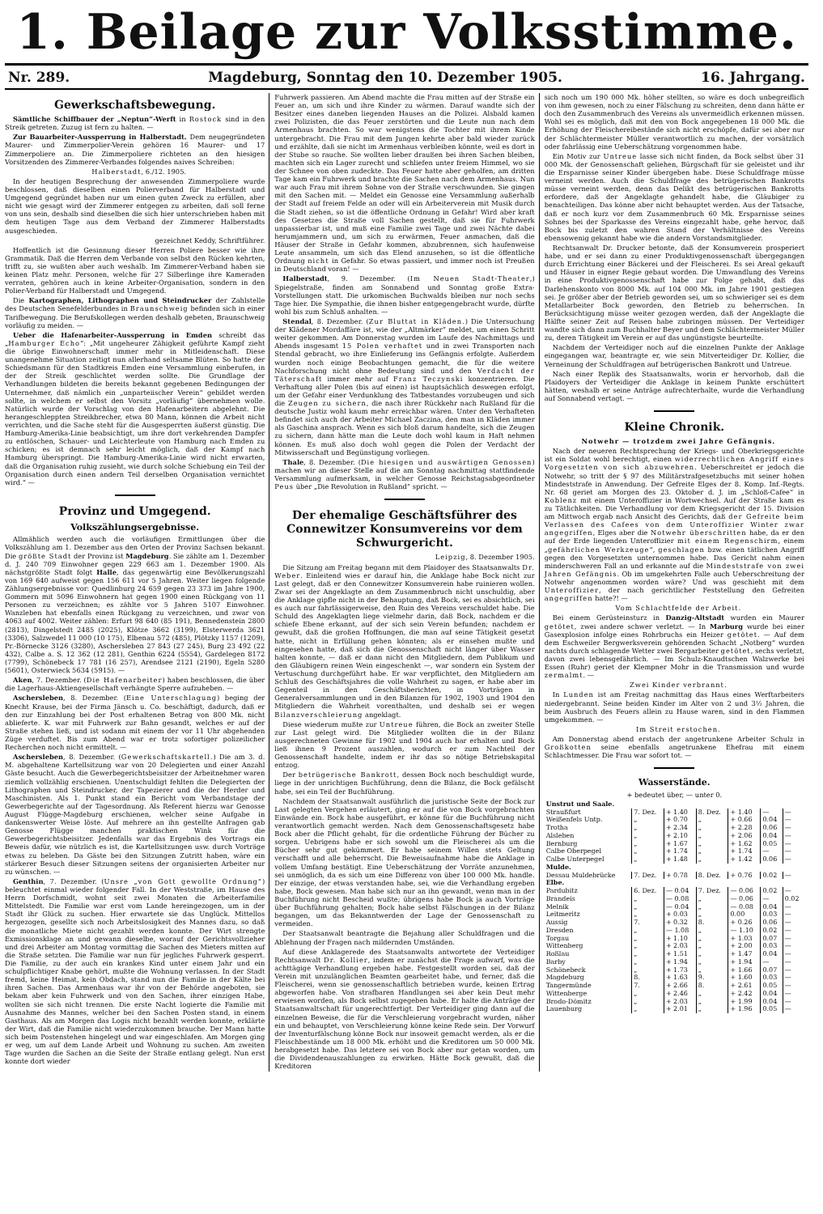1. Beilage zur Volksstimme.
Nr. 289. Magdeburg, Sonntag den 10. Dezember 1905. 16. Jahrgang.
Gewerkschaftsbewegung.
Sämtliche Schiffbauer der „Neptun“-Werft in Rostock sind in den Streik getreten. Zuzug ist fern zu halten. —
Zur Bauarbeiter-Aussperrung in Halberstadt. Dem neugegründeten Maurer- und Zimmerpolier-Verein gehören 16 Maurer- und 17 Zimmerpoliere an. Die Zimmerpoliere richteten an den hiesigen Vorsitzenden des Zimmerer-Verbandes folgendes naives Schreiben:
Halberstadt, 6./12. 1905.
In der heutigen Besprechung der anwesenden Zimmerpoliere wurde beschlossen, daß dieselben einen Polierverband für Halberstadt und Umgegend gegründet haben nur um einen guten Zweck zu erfüllen, aber nicht wie gesagt wird der Zimmerer entgegen zu arbeiten, daß soll ferne von uns sein, deshalb sind dieselben die sich hier unterschrieben haben mit dem heutigen Tage aus dem Verband der Zimmerer Halberstadts ausgeschieden.
gezeichnet Keddy, Schriftführer.
Hoffentlich ist die Gesinnung dieser Herren Poliere besser wie ihre Grammatik. Daß die Herren dem Verbande von selbst den Rücken kehrten, trifft zu, sie wußten aber auch weshalb. Im Zimmerer-Verband haben sie keinen Platz mehr. Personen, welche für 27 Silberlinge ihre Kameraden verraten, gehören auch in keine Arbeiter-Organisation, sondern in den Polier-Verband für Halberstadt und Umgegend.
Die Kartographen, Lithographen und Steindrucker der Zahlstelle des Deutschen Senefelderbundes in Braunschweig befinden sich in einer Tarifbewegung. Die Berufskollegen werden deshalb gebeten, Braunschweig vorläufig zu meiden. —
Ueber die Hafenarbeiter-Aussperrung in Emden schreibt das „Hamburger Echo“: „Mit ungeheurer Zähigkeit geführte Kampf zieht die übrige Einwohnerschaft immer mehr in Mitleidenschaft. Diese unangenehme Situation zeitigt nun allerhand seltsame Blüten. So hatte der Schiedsmann für den Stadtkreis Emden eine Versammlung einberufen, in der der Streik geschlichtet werden sollte. Die Grundlage der Verhandlungen bildeten die bereits bekannt gegebenen Bedingungen der Unternehmer, daß nämlich ein „unparteiischer Verein“ gebildet werden sollte, in welchem er selbst den Vorsitz „vorläufig“ übernehmen wolle. Natürlich wurde der Vorschlag von den Hafenarbeitern abgelehnt. Die herangeschleppten Streikbrecher, etwa 80 Mann, können die Arbeit nicht verrichten, und die Sache steht für die Ausgesperrten äußerst günstig. Die Hamburg-Amerika-Linie beabsichtigt, um ihre dort verkehrenden Dampfer zu entlöschen, Schauer- und Leichterleute von Hamburg nach Emden zu schicken; es ist demnach sehr leicht möglich, daß der Kampf nach Hamburg überspringt. Die Hamburg-Amerika-Linie wird nicht erwarten, daß die Organisation ruhig zusieht, wie durch solche Schiebung ein Teil der Organisation durch einen andern Teil derselben Organisation vernichtet wird.“ —
Provinz und Umgegend.
Volkszählungsergebnisse.
Allmählich werden auch die vorläufigen Ermittlungen über die Volkszählung am 1. Dezember aus den Orten der Provinz Sachsen bekannt. Die größte Stadt der Provinz ist Magdeburg. Sie zählte am 1. Dezember d. J. 240 709 Einwohner gegen 229 663 am 1. Dezember 1900. Als nächstgrößte Stadt folgt Halle, das gegenwärtig eine Bevölkerungszahl von 169 640 aufweist gegen 156 611 vor 5 Jahren. Weiter liegen folgende Zählungsergebnisse vor: Quedlinburg 24 659 gegen 23 373 im Jahre 1900, Gommern mit 5096 Einwohnern hat gegen 1900 einen Rückgang von 11 Personen zu verzeichnen; es zählte vor 5 Jahren 5107 Einwohner. Wanzleben hat ebenfalls einen Rückgang zu verzeichnen, und zwar von 4063 auf 4002. Weiter zählen: Erfurt 98 640 (85 191), Bennedenstein 2800 (2813), Dingelstedt 2485 (2025), Klötze 3662 (3199), Elsterwerda 3621 (3306), Salzwedel 11 000 (10 175), Elbenau 572 (485), Plötzky 1157 (1209), Pr.-Börnecke 3126 (3280), Aschersleben 27 843 (27 245), Burg 23 492 (22 432), Calbe a. S. 12 362 (12 281), Genthin 6224 (5554), Gardelegen 8172 (7799), Schönebeck 17 781 (16 257), Arendsee 2121 (2190), Egeln 5280 (5601), Osterwieck 5634 (5915). —
Aken, 7. Dezember. (Die Hafenarbeiter) haben beschlossen, die über die Lagerhaus-Aktiengesellschaft verhängte Sperre aufzuheben. —
Aschersleben, 8. Dezember. (Eine Unterschlagung) beging der Knecht Krause, bei der Firma Jänsch u. Co. beschäftigt, dadurch, daß er den zur Einzahlung bei der Post erhaltenen Betrag von 800 Mk. nicht ablieferte. K. war mit Fuhrwerk zur Bahn gesandt, welches er auf der Straße stehen ließ, und ist sodann mit einem der vor 11 Uhr abgehenden Züge verduftet. Bis zum Abend war er trotz sofortiger polizeilicher Recherchen noch nicht ermittelt. —
Aschersleben, 8. Dezember. (Gewerkschaftskartell.) Die am 3. d. M. abgehaltene Kartellsitzung war von 20 Delegierten und einer Anzahl Gäste besucht. Auch die Gewerbegerichtsbeisitzer der Arbeitnehmer waren ziemlich vollzählig erschienen. Unentschuldigt fehlten die Delegierten der Lithographen und Steindrucker, der Tapezierer und die der Herder und Maschinisten. Als 1. Punkt stand ein Bericht vom Verbandstage der Gewerbegerichte auf der Tagesordnung. Als Referent hierzu war Genosse August Flügge-Magdeburg erschienen, welcher seine Aufgabe in dankenswerter Weise löste. Auf mehrere an ihn gestellte Anfragen gab Genosse Flügge manchen praktischen Wink für die Gewerbegerichtsbeisitzer. Jedenfalls war das Ergebnis des Vortrags ein Beweis dafür, wie nützlich es ist, die Kartellsitzungen usw. durch Vorträge etwas zu beleben. Da Gäste bei den Sitzungen Zutritt haben, wäre ein stärkerer Besuch dieser Sitzungen seitens der organisierten Arbeiter nur zu wünschen. —
Genthin, 7. Dezember. (Unsre „von Gott gewollte Ordnung“) beleuchtet einmal wieder folgender Fall. In der Weststraße, im Hause des Herrn Dorfschmidt, wohnt seit zwei Monaten die Arbeiterfamilie Mittelstedt. Die Familie war erst vom Lande hereingezogen, um in der Stadt ihr Glück zu suchen. Hier erwartete sie das Unglück. Mittellos hergezogen, gesellte sich noch Arbeitslosigkeit des Mannes dazu, so daß die monatliche Miete nicht gezahlt werden konnte. Der Wirt strengte Exmissionsklage an und gewann dieselbe, worauf der Gerichtsvollzieher und drei Arbeiter am Montag vormittag die Sachen des Mieters mitten auf die Straße setzten. Die Familie war nun für jegliches Fuhrwerk gesperrt. Die Familie, zu der auch ein krankes Kind unter einem Jahr und ein schulpflichtiger Knabe gehört, mußte die Wohnung verlassen. In der Stadt fremd, keine Heimat, kein Obdach, stand nun die Familie in der Kälte bei ihren Sachen. Das Armenhaus war ihr von der Behörde angeboten, sie bekam aber kein Fuhrwerk und von den Sachen, ihrer einzigen Habe, wollten sie sich nicht trennen. Die erste Nacht logierte die Familie mit Ausnahme des Mannes, welcher bei den Sachen Posten stand, in einem Gasthaus. Als am Morgen das Logis nicht bezahlt werden konnte, erklärte der Wirt, daß die Familie nicht wiederzukommen brauche. Der Mann hatte sich beim Postenstehen hingelegt und war eingeschlafen. Am Morgen ging er weg, um auf dem Lande Arbeit und Wohnung zu suchen. Am zweiten Tage wurden die Sachen an die Seite der Straße entlang gelegt. Nun erst konnte dort wieder
Fuhrwerk passieren. Am Abend machte die Frau mitten auf der Straße ein Feuer an, um sich und ihre Kinder zu wärmen. Darauf wandte sich der Besitzer eines daneben liegenden Hauses an die Polizei. Alsbald kamen zwei Polizisten, die das Feuer zerstörten und die Leute nun nach dem Armenhaus brachten. So war wenigstens die Tochter mit ihrem Kinde untergebracht. Die Frau mit dem Jungen kehrte aber bald wieder zurück und erzählte, daß sie nicht im Armenhaus verbleiben könnte, weil es dort in der Stube so rauche. Sie wollten lieber draußen bei ihren Sachen bleiben, machten sich ein Lager zurecht und schliefen unter freiem Himmel, wo sie der Schnee von oben zudeckte. Das Feuer hatte aber geholfen, am dritten Tage kam ein Fuhrwerk und brachte die Sachen nach dem Armenhaus. Nun war auch Frau mit ihrem Sohne von der Straße verschwunden. Sie gingen mit den Sachen mit. — Meldet ein Genosse eine Versammlung außerhalb der Stadt auf freiem Felde an oder will ein Arbeiterverein mit Musik durch die Stadt ziehen, so ist die öffentliche Ordnung in Gefahr! Wird aber kraft des Gesetzes die Straße voll Sachen gestellt, daß sie für Fuhrwerk unpassierbar ist, und muß eine Familie zwei Tage und zwei Nächte dabei herumjammern und, um sich zu erwärmen, Feuer anmachen, daß die Häuser der Straße in Gefahr kommen, abzubrennen, sich haufenweise Leute ansammeln, um sich das Elend anzusehen, so ist die öffentliche Ordnung nicht in Gefahr. So etwas passiert, und immer noch ist Preußen in Deutschland voran! —
Halberstadt, 9. Dezember. (Im Neuen Stadt-Theater,) Spiegelstraße, finden am Sonnabend und Sonntag große Extra-Vorstellungen statt. Die urkomischen Buchwalds bleiben nur noch sechs Tage hier. Die Sympathie, die ihnen bisher entgegengebracht wurde, dürfte wohl bis zum Schluß anhalten. —
Stendal, 8. Dezember. (Zur Bluttat in Kläden.) Die Untersuchung der Klädener Mordaffäre ist, wie der „Altmärker“ meldet, um einen Schritt weiter gekommen. Am Donnerstag wurden im Laufe des Nachmittags und Abends insgesamt 15 Polen verhaftet und in zwei Transporten nach Stendal gebracht, wo ihre Einlieferung ins Gefängnis erfolgte. Außerdem wurden noch einige Beobachtungen gemacht, die für die weitere Nachforschung nicht ohne Bedeutung sind und den Verdacht der Täterschaft immer mehr auf Franz Teczynski konzentrieren. Die Verhaftung aller Polen (bis auf einen) ist hauptsächlich deswegen erfolgt, um der Gefahr einer Verdunklung des Tatbestandes vorzubeugen und sich die Zeugen zu sichern, die nach ihrer Rückkehr nach Rußland für die deutsche Justiz wohl kaum mehr erreichbar wären. Unter den Verhafteten befindet sich auch der Arbeiter Michael Zaczina, den man in Kläden immer als Gaschina ansprach. Wenn es sich bloß darum handelte, sich die Zeugen zu sichern, dann hätte man die Leute doch wohl kaum in Haft nehmen können. Es muß also doch wohl gegen die Polen der Verdacht der Mitwisserschaft und Begünstigung vorliegen.
Thale, 8. Dezember. (Die hiesigen und auswärtigen Genossen) machen wir an dieser Stelle auf die am Sonntag nachmittag stattfindende Versammlung aufmerksam, in welcher Genosse Reichstagsabgeordneter Peus über „Die Revolution in Rußland“ spricht. —
Der ehemalige Geschäftsführer des Connewitzer Konsumvereins vor dem Schwurgericht.
Leipzig, 8. Dezember 1905.
Die Sitzung am Freitag begann mit dem Plaidoyer des Staatsanwalts Dr. Weber. Einleitend wies er darauf hin, die Anklage habe Bock nicht zur Last gelegt, daß er den Connewitzer Konsumverein habe ruinieren wollen. Zwar sei der Angeklagte an dem Zusammenbruch nicht unschuldig, aber die Anklage gipfle nicht in der Behauptung, daß Bock, sei es absichtlich, sei es auch nur fahrlässigerweise, den Ruin des Vereins verschuldet habe. Die Schuld des Angeklagten liege vielmehr darin, daß Bock, nachdem er die schiefe Ebene erkannt, auf der sich sein Verein befunden; nachdem er gewußt, daß die großen Hoffnungen, die man auf seine Tätigkeit gesetzt hatte, nicht in Erfüllung gehen könnten; als er einsehen mußte und eingesehen hatte, daß sich die Genossenschaft nicht länger über Wasser halten konnte, — daß er dann nicht den Mitgliedern, dem Publikum und den Gläubigern reinen Wein eingeschenkt —, war sondern ein System der Vertuschung durchgeführt habe. Er war verpflichtet, den Mitgliedern am Schluß des Geschäftsjahres die volle Wahrheit zu sagen, er habe aber im Gegenteil in den Geschäftsberichten, in Vorträgen in Generalversammlungen und in den Bilanzen für 1902, 1903 und 1904 den Mitgliedern die Wahrheit vorenthalten, und deshalb sei er wegen Bilanzverschleierung angeklagt.
Diese wiederum mußte zur Untreue führen, die Bock an zweiter Stelle zur Last gelegt wird. Die Mitglieder wollten die in der Bilanz ausgerechneten Gewinne für 1902 und 1904 auch bar erhalten und Bock ließ ihnen 9 Prozent auszahlen, wodurch er zum Nachteil der Genossenschaft handelte, indem er ihr das so nötige Betriebskapital entzog.
Der betrügerische Bankrott, dessen Bock noch beschuldigt wurde, liege in der unrichtigen Buchführung, denn die Bilanz, die Bock gefälscht habe, sei ein Teil der Buchführung.
Nachdem der Staatsanwalt ausführlich die juristische Seite der Bock zur Last gelegten Vergehen erläutert, ging er auf die von Bock vorgebrachten Einwände ein. Bock habe ausgeführt, er könne für die Buchführung nicht verantwortlich gemacht werden. Nach dem Genossenschaftsgesetz habe Bock aber die Pflicht gehabt, für die ordentliche Führung der Bücher zu sorgen. Uebrigens habe er sich sowohl um die Fleischerei als um die Bücher sehr gut gekümmert. Er habe seinem Willen stets Geltung verschafft und alle beherrscht. Die Beweisaufnahme habe die Anklage in vollem Umfang bestätigt. Eine Ueberschätzung der Vorräte anzunehmen, sei unmöglich, da es sich um eine Differenz von über 100 000 Mk. handle. Der einzige, der etwas verstanden habe, sei, wie die Verhandlung ergeben habe, Bock gewesen. Man habe sich nur an ihn gewandt, wenn man in der Buchführung nicht Bescheid wußte; übrigens habe Bock ja auch Vorträge über Buchführung gehalten; Bock habe selbst Fälschungen in der Bilanz begangen, um das Bekanntwerden der Lage der Genossenschaft zu vermeiden.
Der Staatsanwalt beantragte die Bejahung aller Schuldfragen und die Ablehnung der Fragen nach mildernden Umständen.
Auf diese Anklagerede des Staatsanwalts antwortete der Verteidiger Rechtsanwalt Dr. Kollier, indem er zunächst die Frage aufwarf, was die achttägige Verhandlung ergeben habe. Festgestellt worden sei, daß der Verein mit unzulänglichen Beamten gearbeitet habe, und ferner, daß die Fleischerei, wenn sie genossenschaftlich betrieben wurde, keinen Ertrag abgeworfen habe. Von strafbaren Handlungen sei aber kein Deut mehr erwiesen worden, als Bock selbst zugegeben habe. Er halte die Anträge der Staatsanwaltschaft für ungerechtfertigt. Der Verteidiger ging dann auf die einzelnen Beweise, die für die Verschleierung vorgebracht wurden, näher ein und behauptet, von Verschleierung könne keine Rede sein. Der Vorwurf der Inventurfälschung könne Bock nur insoweit gemacht werden, als er die Fleischbestände um 18 000 Mk. erhöht und die Kreditoren um 50 000 Mk. herabgesetzt habe. Das letztere sei von Bock aber nur getan worden, um die Dividendenauszahlungen zu erwirken. Hätte Bock gewußt, daß die Kreditoren
sich noch um 190 000 Mk. höher stellten, so wäre es doch unbegreiflich von ihm gewesen, noch zu einer Fälschung zu schreiten, denn dann hätte er doch den Zusammenbruch des Vereins als unvermeidlich erkennen müssen. Wohl sei es möglich, daß mit den von Bock angegebenen 18 000 Mk. die Erhöhung der Fleischereibestände sich nicht erschöpfe, dafür sei aber nur der Schlächtermeister Müller verantwortlich zu machen, der vorsätzlich oder fahrlässig eine Ueberschätzung vorgenommen habe.
Ein Motiv zur Untreue lasse sich nicht finden, da Bock selbst über 31 000 Mk. der Genossenschaft geliehen, Bürgschaft für sie geleistet und ihr die Ersparnisse seiner Kinder übergeben habe. Diese Schuldfrage müsse verneint werden. Auch die Schuldfrage des betrügerischen Bankrotts müsse verneint werden, denn das Delikt des betrügerischen Bankrotts erfordere, daß der Angeklagte gehandelt habe, die Gläubiger zu benachteiligen. Das könne aber nicht behauptet werden. Aus der Tatsache, daß er noch kurz vor dem Zusammenbruch 60 Mk. Ersparnisse seines Sohnes bei der Sparkasse des Vereins eingezahlt habe, gehe hervor, daß Bock bis zuletzt den wahren Stand der Verhältnisse des Vereins ebensowenig gekannt habe wie die andern Vorstandsmitglieder.
Rechtsanwalt Dr. Drucker betonte, daß der Konsumverein prosperiert habe, und er sei dann zu einer Produktivgenossenschaft übergegangen durch Errichtung einer Bäckerei und der Fleischerei. Es sei Areal gekauft und Häuser in eigner Regie gebaut worden. Die Umwandlung des Vereins in eine Produktivgenossenschaft habe zur Folge gehabt, daß das Darlehenskonto von 8000 Mk. auf 104 000 Mk. im Jahre 1901 gestiegen sei. Je größer aber der Betrieb geworden sei, um so schwieriger sei es dem Metallarbeiter Bock geworden, den Betrieb zu beherrschen. In Berücksichtigung müsse weiter gezogen werden, daß der Angeklagte die Hälfte seiner Zeit auf Reisen habe zubringen müssen. Der Verteidiger wandte sich dann zum Buchhalter Beyer und dem Schlächtermeister Müller zu, deren Tätigkeit im Verein er auf das ungünstigste beurteilte.
Nachdem der Verteidiger noch auf die einzelnen Punkte der Anklage eingegangen war, beantragte er, wie sein Mitverteidiger Dr. Kollier, die Verneinung der Schuldfragen auf betrügerischen Bankrott und Untreue.
Nach einer Replik des Staatsanwalts, worin er hervorhob, daß die Plaidoyers der Verteidiger die Anklage in keinem Punkte erschüttert hätten, weshalb er seine Anträge aufrechterhalte, wurde die Verhandlung auf Sonnabend vertagt. —
Kleine Chronik.
Notwehr — trotzdem zwei Jahre Gefängnis.
Nach der neueren Rechtsprechung der Kriegs- und Oberkriegsgerichte ist ein Soldat wohl berechtigt, einen widerrechtlichen Angriff eines Vorgesetzten von sich abzuwehren. Ueberschreitet er jedoch die Notwehr, so tritt der § 97 des Militärstrafgesetzbuchs mit seiner hohen Mindeststrafe in Anwendung. Der Gefreite Elges der 8. Komp. Inf.-Regts. Nr. 68 geriet am Morgen des 23. Oktober d. J. im „Schloß-Cafee“ in Koblenz mit einem Unteroffizier in Wortwechsel. Auf der Straße kam es zu Tätlichkeiten. Die Verhandlung vor dem Kriegsgericht der 15. Division am Mittwoch ergab nach Ansicht des Gerichts, daß der Gefreite beim Verlassen des Cafees von dem Unteroffizier Winter zwar angegriffen, Elges aber die Notwehr überschritten habe, da er den auf der Erde liegenden Unteroffizier mit einem Regenschirm, einem „gefährlichen Werkzeuge“, geschlagen bzw. einen tätlichen Angriff gegen den Vorgesetzten unternommen habe. Das Gericht nahm einen minderschweren Fall an und erkannte auf die Mindeststrafe von zwei Jahren Gefängnis. Ob im umgekehrten Falle auch Ueberschreitung der Notwehr angenommen worden wäre? Und was geschieht mit dem Unteroffizier, der nach gerichtlicher Feststellung den Gefreiten angegriffen hatte?! —
Vom Schlachtfelde der Arbeit.
Bei einem Gerüsteinsturz in Danzig-Altstadt wurden ein Maurer getötet, zwei andere schwer verletzt. — In Marburg wurde bei einer Gasexplosion infolge eines Rohrbruchs ein Heizer getötet. — Auf dem dem Eschweiler Bergwerksverein gehörenden Schacht „Notberg“ wurden nachts durch schlagende Wetter zwei Bergarbeiter getötet, sechs verletzt, davon zwei lebensgefährlich. — Im Schulz-Knaudtschen Walzwerke bei Essen (Ruhr) geriet der Klempner Mohr in die Transmission und wurde zermalmt. —
Zwei Kinder verbrannt.
In Lunden ist am Freitag nachmittag das Haus eines Werftarbeiters niedergebrannt. Seine beiden Kinder im Alter von 2 und 3½ Jahren, die beim Ausbruch des Feuers allein zu Hause waren, sind in den Flammen umgekommen. —
Im Streit erstochen.
Am Donnerstag abend erstach der angetrunkene Arbeiter Schulz in Großkotten seine ebenfalls angetrunkene Ehefrau mit einem Schlachtmesser. Die Frau war sofort tot. —
Wasserstände.
+ bedeutet über, — unter 0.
| Unstrut und Saale. | | | | | | |
| --- | --- | --- | --- | --- | --- | --- |
| Straußfurt | 7. Dez. | + 1.40 | 8. Dez. | + 1.40 | — | — |
| Weißenfels Untp. | „ | + 0.70 | „ | + 0.66 | 0.04 | — |
| Trotha | „ | + 2.34 | „ | + 2.28 | 0.06 | — |
| Alsleben | „ | + 2.10 | „ | + 2.06 | 0.04 | — |
| Bernburg | „ | + 1.67 | „ | + 1.62 | 0.05 | — |
| Calbe Oberpegel | „ | + 1.74 | „ | + 1.74 | — | — |
| Calbe Unterpegel | „ | + 1.48 | „ | + 1.42 | 0.06 | — |
| Mulde. | | | | | | |
| Dessau Muldebrücke | 7. Dez. | + 0.78 | 8. Dez. | + 0.76 | 0.02 | — |
| Elbe. | | | | | | |
| Pardubitz | 6. Dez. | — 0.04 | 7. Dez. | — 0.06 | 0.02 | — |
| Brandeis | „ | — 0.08 | „ | — 0.06 | — | 0.02 |
| Melnik | „ | — 0.04 | „ | — 0.08 | 0.04 | — |
| Leitmeritz | „ | + 0.03 | „ | 0.00 | 0.03 | — |
| Aussig | 7. | + 0.32 | 8. | + 0.26 | 0.06 | — |
| Dresden | „ | — 1.08 | „ | — 1.10 | 0.02 | — |
| Torgau | „ | + 1.10 | „ | + 1.03 | 0.07 | — |
| Wittenberg | „ | + 2.03 | „ | + 2.00 | 0.03 | — |
| Roßlau | „ | + 1.51 | „ | + 1.47 | 0.04 | — |
| Barby | „ | + 1.94 | „ | + 1.94 | — | — |
| Schönebeck | „ | + 1.73 | „ | + 1.66 | 0.07 | — |
| Magdeburg | 8. | + 1.63 | 9. | + 1.60 | 0.03 | — |
| Tangermünde | 7. | + 2.66 | 8. | + 2.61 | 0.05 | — |
| Wittenberge | „ | + 2.46 | „ | + 2.42 | 0.04 | — |
| Brodo-Dömitz | „ | + 2.03 | „ | + 1.99 | 0.04 | — |
| Lauenburg | „ | + 2.01 | „ | + 1.96 | 0.05 | — |